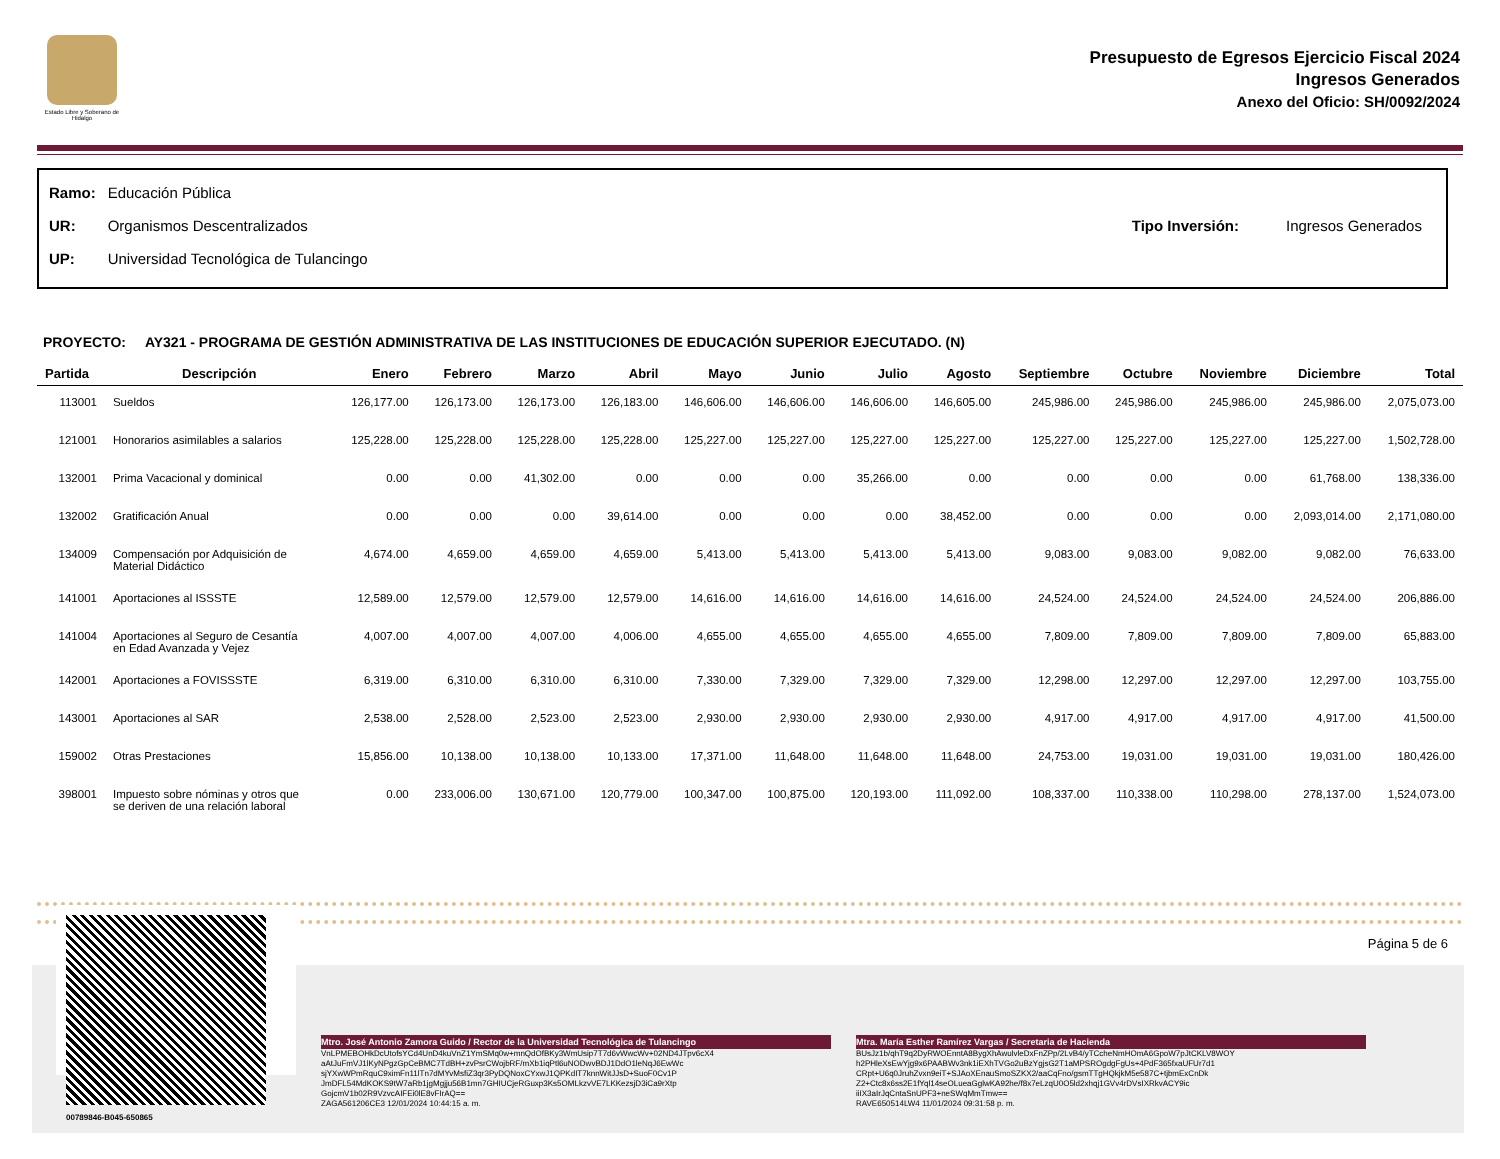Estado Libre y Soberano de Hidalgo
Presupuesto de Egresos Ejercicio Fiscal 2024
Ingresos Generados
Anexo del Oficio: SH/0092/2024
| Ramo: | Educación Pública |
| UR: | Organismos Descentralizados |
| UP: | Universidad Tecnológica de Tulancingo |
| Tipo Inversión: | Ingresos Generados |
PROYECTO: AY321 - PROGRAMA DE GESTIÓN ADMINISTRATIVA DE LAS INSTITUCIONES DE EDUCACIÓN SUPERIOR EJECUTADO. (N)
| Partida | Descripción | Enero | Febrero | Marzo | Abril | Mayo | Junio | Julio | Agosto | Septiembre | Octubre | Noviembre | Diciembre | Total |
| --- | --- | --- | --- | --- | --- | --- | --- | --- | --- | --- | --- | --- | --- | --- |
| 113001 | Sueldos | 126,177.00 | 126,173.00 | 126,173.00 | 126,183.00 | 146,606.00 | 146,606.00 | 146,606.00 | 146,605.00 | 245,986.00 | 245,986.00 | 245,986.00 | 245,986.00 | 2,075,073.00 |
| 121001 | Honorarios asimilables a salarios | 125,228.00 | 125,228.00 | 125,228.00 | 125,228.00 | 125,227.00 | 125,227.00 | 125,227.00 | 125,227.00 | 125,227.00 | 125,227.00 | 125,227.00 | 125,227.00 | 1,502,728.00 |
| 132001 | Prima Vacacional y dominical | 0.00 | 0.00 | 41,302.00 | 0.00 | 0.00 | 0.00 | 35,266.00 | 0.00 | 0.00 | 0.00 | 0.00 | 61,768.00 | 138,336.00 |
| 132002 | Gratificación Anual | 0.00 | 0.00 | 0.00 | 39,614.00 | 0.00 | 0.00 | 0.00 | 38,452.00 | 0.00 | 0.00 | 0.00 | 2,093,014.00 | 2,171,080.00 |
| 134009 | Compensación por Adquisición de Material Didáctico | 4,674.00 | 4,659.00 | 4,659.00 | 4,659.00 | 5,413.00 | 5,413.00 | 5,413.00 | 5,413.00 | 9,083.00 | 9,083.00 | 9,082.00 | 9,082.00 | 76,633.00 |
| 141001 | Aportaciones al ISSSTE | 12,589.00 | 12,579.00 | 12,579.00 | 12,579.00 | 14,616.00 | 14,616.00 | 14,616.00 | 14,616.00 | 24,524.00 | 24,524.00 | 24,524.00 | 24,524.00 | 206,886.00 |
| 141004 | Aportaciones al Seguro de Cesantía en Edad Avanzada y Vejez | 4,007.00 | 4,007.00 | 4,007.00 | 4,006.00 | 4,655.00 | 4,655.00 | 4,655.00 | 4,655.00 | 7,809.00 | 7,809.00 | 7,809.00 | 7,809.00 | 65,883.00 |
| 142001 | Aportaciones a FOVISSSTE | 6,319.00 | 6,310.00 | 6,310.00 | 6,310.00 | 7,330.00 | 7,329.00 | 7,329.00 | 7,329.00 | 12,298.00 | 12,297.00 | 12,297.00 | 12,297.00 | 103,755.00 |
| 143001 | Aportaciones al SAR | 2,538.00 | 2,528.00 | 2,523.00 | 2,523.00 | 2,930.00 | 2,930.00 | 2,930.00 | 2,930.00 | 4,917.00 | 4,917.00 | 4,917.00 | 4,917.00 | 41,500.00 |
| 159002 | Otras Prestaciones | 15,856.00 | 10,138.00 | 10,138.00 | 10,133.00 | 17,371.00 | 11,648.00 | 11,648.00 | 11,648.00 | 24,753.00 | 19,031.00 | 19,031.00 | 19,031.00 | 180,426.00 |
| 398001 | Impuesto sobre nóminas y otros que se deriven de una relación laboral | 0.00 | 233,006.00 | 130,671.00 | 120,779.00 | 100,347.00 | 100,875.00 | 120,193.00 | 111,092.00 | 108,337.00 | 110,338.00 | 110,298.00 | 278,137.00 | 1,524,073.00 |
Página 5 de 6
00789846-B045-650865
Mtro. José Antonio Zamora Guido / Rector de la Universidad Tecnológica de Tulancingo
VnLPMEBOHkDcUtofsYCd4UnD4kuVnZ1YmSMq0w+mnQdOfBKy3WmUsip7T7d6vWwcWv+02ND4JTpv6cX4
aAtJuFmVJ1lKyNPgzGpCeBMC7TdBH+zvPsrCWojbRF/mXb1iqPtl6uNODwvBDJ1DdO1leNqJ6EwWc
sjYXwWPmRquC9ximFn11lTn7dMYvMsfiZ3qr3PyDQNoxCYxwJ1QPKdIT7knnWitJJsD+SuoF0Cv1P
JmDFL54MdKOKS9tW7aRb1jgMgjju56B1mn7GHIUCjeRGuxp3Ks5OMLkzvVE7LKKezsjD3iCa9rXtp
GojcmV1b02R9VzvcAIFEi0lE8vFIrAQ==
ZAGA561206CE3 12/01/2024 10:44:15 a. m.
Mtra. María Esther Ramírez Vargas / Secretaria de Hacienda
BUsJz1b/qhT9q2DyRWOEnntA8BygXhAwulvleDxFnZPp/2LvB4/yTCcheNmHOmA6GpoW7pJtCKLV8WOY
h2PHleXsEwYjg9x6PAABWv3nk1iEXhTVGo2uBzYgjsG2T1aMPSROgdgFgUs+4PdF365fxaUFUr7d1
CRpt+U6q0JruhZvxn9eiT+SJAoXEnauSmoSZKX2/aaCqFno/gsmTTgHQkjkM5e587C+tjbmExCnDk
Z2+Ctc8x6ss2E1fYql14seOLueaGglwKA92he/f8x7eLzqU0O5ld2xhqj1GVv4rDVsIXRkvACY9ic
iiIX3aIrJqCntaSnUPF3+neSWqMmTmw==
RAVE650514LW4 11/01/2024 09:31:58 p. m.